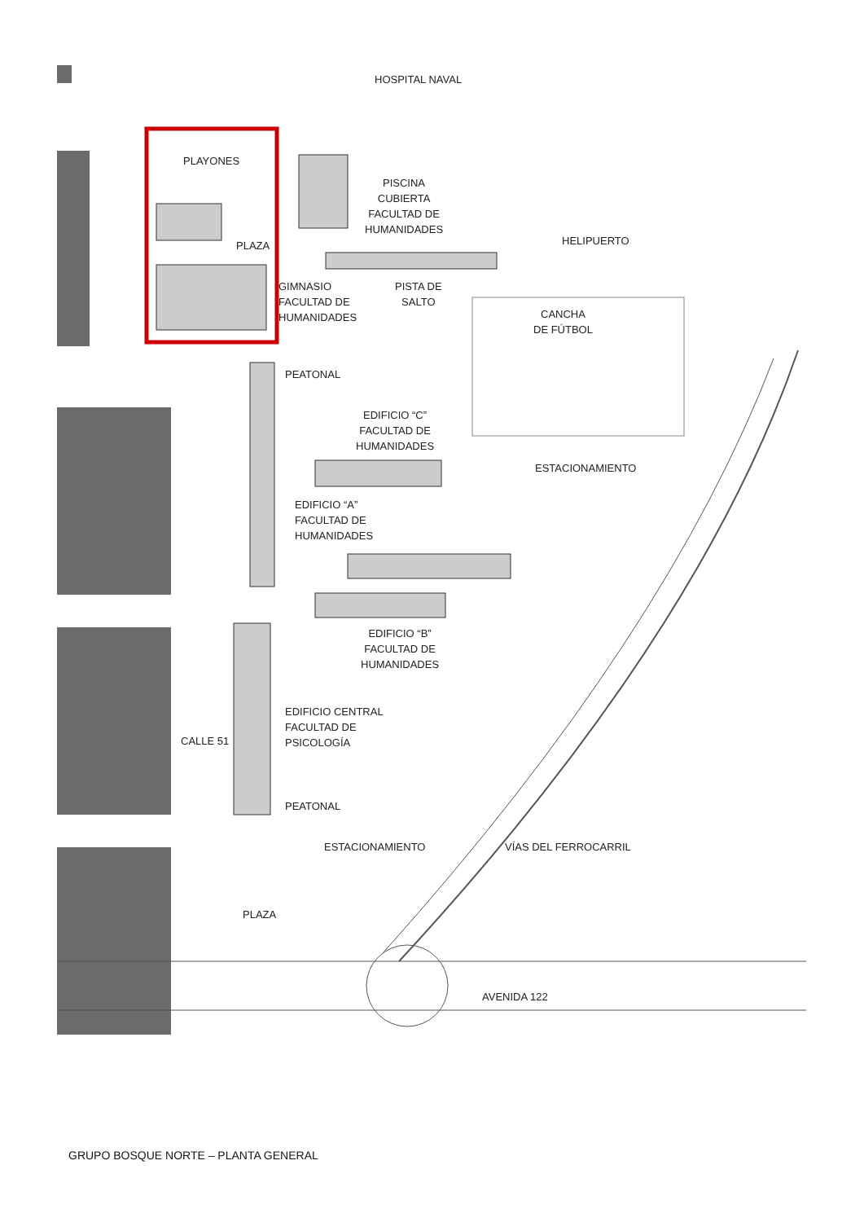HOSPITAL NAVAL
PLAYONES
PLAZA
PISCINA
CUBIERTA
FACULTAD DE
HUMANIDADES
HELIPUERTO
GIMNASIO
FACULTAD DE
HUMANIDADES
PISTA DE
SALTO
CANCHA
DE FÚTBOL
PEATONAL
EDIFICIO “C”
FACULTAD DE
HUMANIDADES
ESTACIONAMIENTO
EDIFICIO “A”
FACULTAD DE
HUMANIDADES
EDIFICIO “B”
FACULTAD DE
HUMANIDADES
EDIFICIO CENTRAL
FACULTAD DE
PSICOLOGÍA
CALLE 51
PEATONAL
ESTACIONAMIENTO VÍAS DEL FERROCARRIL
PLAZA
AVENIDA 122
GRUPO BOSQUE NORTE – PLANTA GENERAL